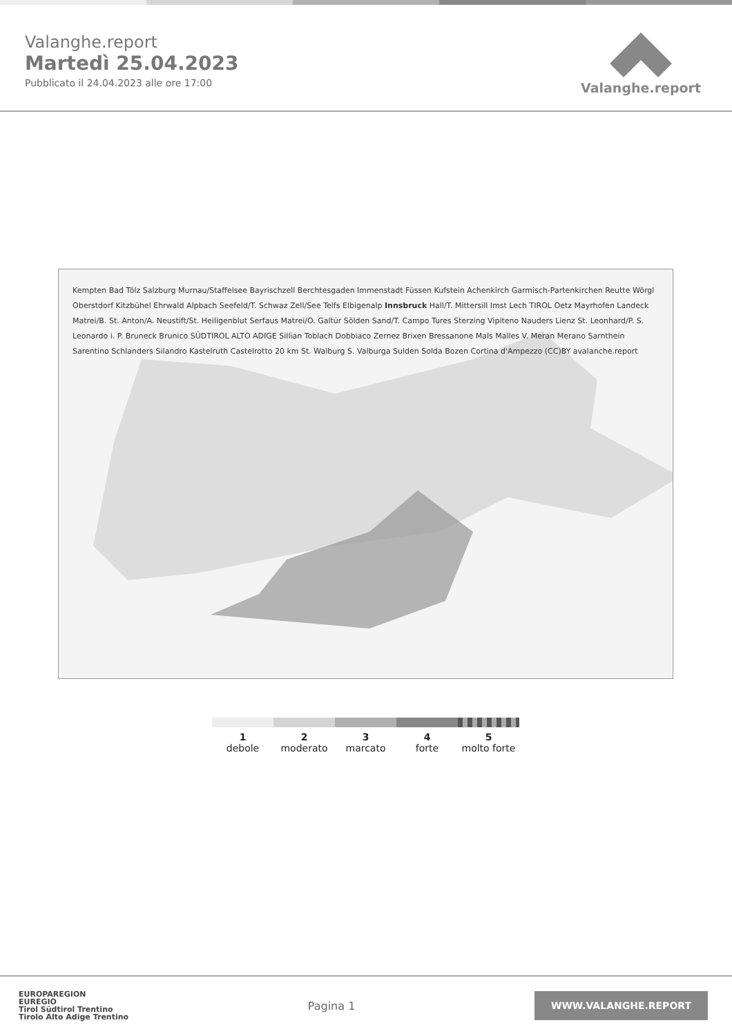Valanghe.report
Martedì 25.04.2023
Pubblicato il 24.04.2023 alle ore 17:00
Valanghe.report
Kempten Bad Tölz Salzburg Murnau/Staffelsee Bayrischzell Berchtesgaden Immenstadt Füssen Kufstein Achenkirch Garmisch-Partenkirchen Reutte Wörgl Oberstdorf Kitzbühel Ehrwald Alpbach Seefeld/T. Schwaz Zell/See Telfs Elbigenalp Innsbruck Hall/T. Mittersill Imst Lech TIROL Oetz Mayrhofen Landeck Matrei/B. St. Anton/A. Neustift/St. Heiligenblut Serfaus Matrei/O. Galtür Sölden Sand/T. Campo Tures Sterzing Vipiteno Nauders Lienz St. Leonhard/P. S. Leonardo i. P. Bruneck Brunico SÜDTIROL ALTO ADIGE Sillian Toblach Dobbiaco Zernez Brixen Bressanone Mals Malles V. Meran Merano Sarnthein Sarentino Schlanders Silandro Kastelruth Castelrotto 20 km St. Walburg S. Valburga Sulden Solda Bozen Cortina d'Ampezzo (CC)BY avalanche.report
1
debole
2
moderato
3
marcato
4
forte
5
molto forte
EUROPAREGION
EUREGIO
Tirol Südtirol Trentino
Tirolo Alto Adige Trentino
Pagina 1
WWW.VALANGHE.REPORT